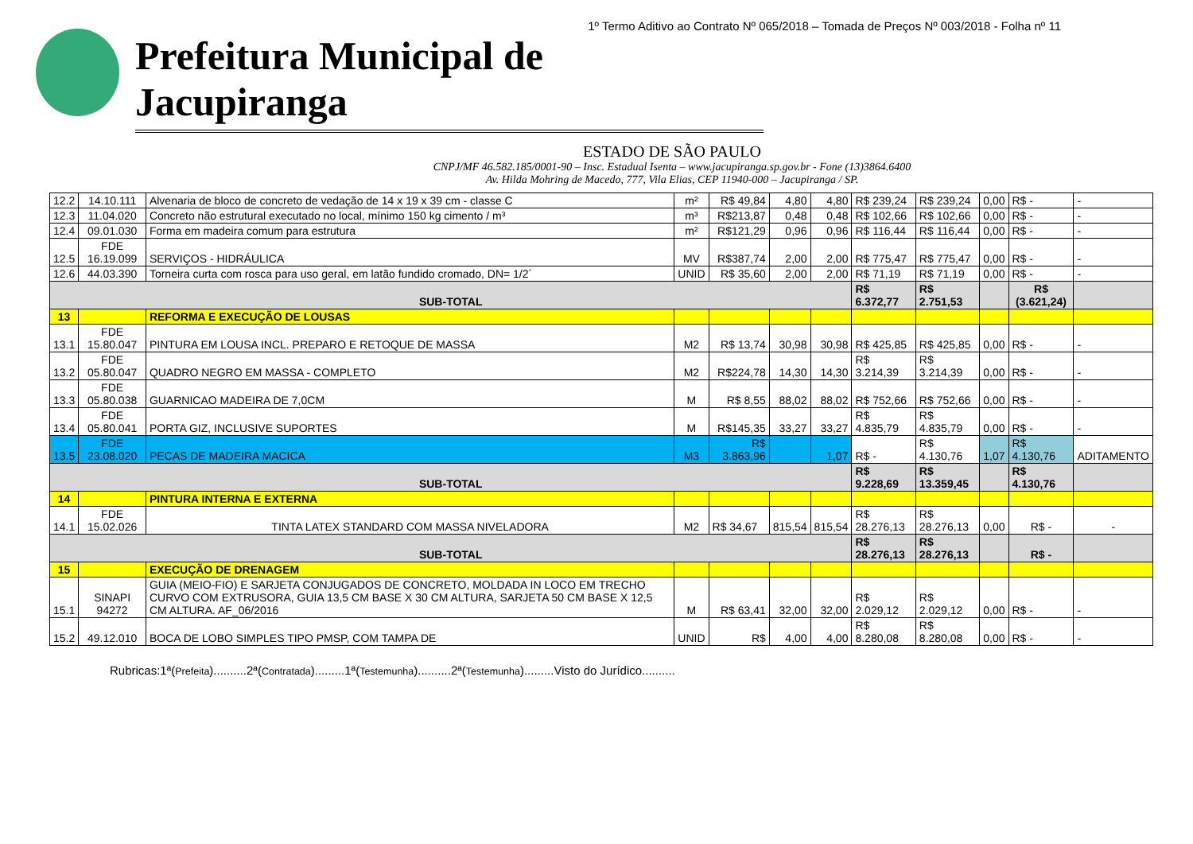1º Termo Aditivo ao Contrato Nº 065/2018 – Tomada de Preços Nº 003/2018 - Folha nº 11
Prefeitura Municipal de Jacupiranga
ESTADO DE SÃO PAULO
CNPJ/MF 46.582.185/0001-90 – Insc. Estadual Isenta – www.jacupiranga.sp.gov.br - Fone (13)3864.6400
Av. Hilda Mohring de Macedo, 777, Vila Elias, CEP 11940-000 – Jacupiranga / SP.
| 12.2 | 14.10.111 | Alvenaria de bloco de concreto de vedação de 14 x 19 x 39 cm - classe C | m² | R$ 49,84 | 4,80 | 4,80 | R$ 239,24 | R$ 239,24 | 0,00 | R$ - | - |
| 12.3 | 11.04.020 | Concreto não estrutural executado no local, mínimo 150 kg cimento / m³ | m³ | R$213,87 | 0,48 | 0,48 | R$ 102,66 | R$ 102,66 | 0,00 | R$ - | - |
| 12.4 | 09.01.030 | Forma em madeira comum para estrutura | m² | R$121,29 | 0,96 | 0,96 | R$ 116,44 | R$ 116,44 | 0,00 | R$ - | - |
| 12.5 | FDE 16.19.099 | SERVIÇOS - HIDRÁULICA | MV | R$387,74 | 2,00 | 2,00 | R$ 775,47 | R$ 775,47 | 0,00 | R$ - | - |
| 12.6 | 44.03.390 | Torneira curta com rosca para uso geral, em latão fundido cromado, DN= 1/2´ | UNID | R$ 35,60 | 2,00 | 2,00 | R$ 71,19 | R$ 71,19 | 0,00 | R$ - | - |
| SUB-TOTAL | | | | | | | R$ 6.372,77 | R$ 2.751,53 | | R$ (3.621,24) | |
| 13 | | REFORMA E EXECUÇÃO DE LOUSAS | | | | | | | | | |
| 13.1 | FDE 15.80.047 | PINTURA EM LOUSA INCL. PREPARO E RETOQUE DE MASSA | M2 | R$ 13,74 | 30,98 | 30,98 | R$ 425,85 | R$ 425,85 | 0,00 | R$ - | - |
| 13.2 | FDE 05.80.047 | QUADRO NEGRO EM MASSA - COMPLETO | M2 | R$224,78 | 14,30 | 14,30 | R$ 3.214,39 | R$ 3.214,39 | 0,00 | R$ - | - |
| 13.3 | FDE 05.80.038 | GUARNICAO MADEIRA DE 7,0CM | M | R$ 8,55 | 88,02 | 88,02 | R$ 752,66 | R$ 752,66 | 0,00 | R$ - | - |
| 13.4 | FDE 05.80.041 | PORTA GIZ, INCLUSIVE SUPORTES | M | R$145,35 | 33,27 | 33,27 | R$ 4.835,79 | R$ 4.835,79 | 0,00 | R$ - | - |
| 13.5 | FDE 23.08.020 | PECAS DE MADEIRA MACICA | M3 | R$ 3.863,96 | | 1,07 | R$ - | R$ 4.130,76 | 1,07 | R$ 4.130,76 | ADITAMENTO |
| SUB-TOTAL | | | | | | | R$ 9.228,69 | R$ 13.359,45 | | R$ 4.130,76 | |
| 14 | | PINTURA INTERNA E EXTERNA | | | | | | | | | |
| 14.1 | FDE 15.02.026 | TINTA LATEX STANDARD COM MASSA NIVELADORA | M2 | R$ 34,67 | 815,54 | 815,54 | R$ 28.276,13 | R$ 28.276,13 | 0,00 | R$ - | - |
| SUB-TOTAL | | | | | | | R$ 28.276,13 | R$ 28.276,13 | | R$ - | |
| 15 | | EXECUÇÃO DE DRENAGEM | | | | | | | | | |
| 15.1 | SINAPI 94272 | GUIA (MEIO-FIO) E SARJETA CONJUGADOS DE CONCRETO, MOLDADA IN LOCO EM TRECHO CURVO COM EXTRUSORA, GUIA 13,5 CM BASE X 30 CM ALTURA, SARJETA 50 CM BASE X 12,5 CM ALTURA. AF_06/2016 | M | R$ 63,41 | 32,00 | 32,00 | R$ 2.029,12 | R$ 2.029,12 | 0,00 | R$ - | - |
| 15.2 | 49.12.010 | BOCA DE LOBO SIMPLES TIPO PMSP, COM TAMPA DE | UNID | R$ | 4,00 | 4,00 | R$ 8.280,08 | R$ 8.280,08 | 0,00 | R$ - | - |
Rubricas:1ª(Prefeita)..........2ª(Contratada).........1ª(Testemunha)..........2ª(Testemunha).........Visto do Jurídico..........